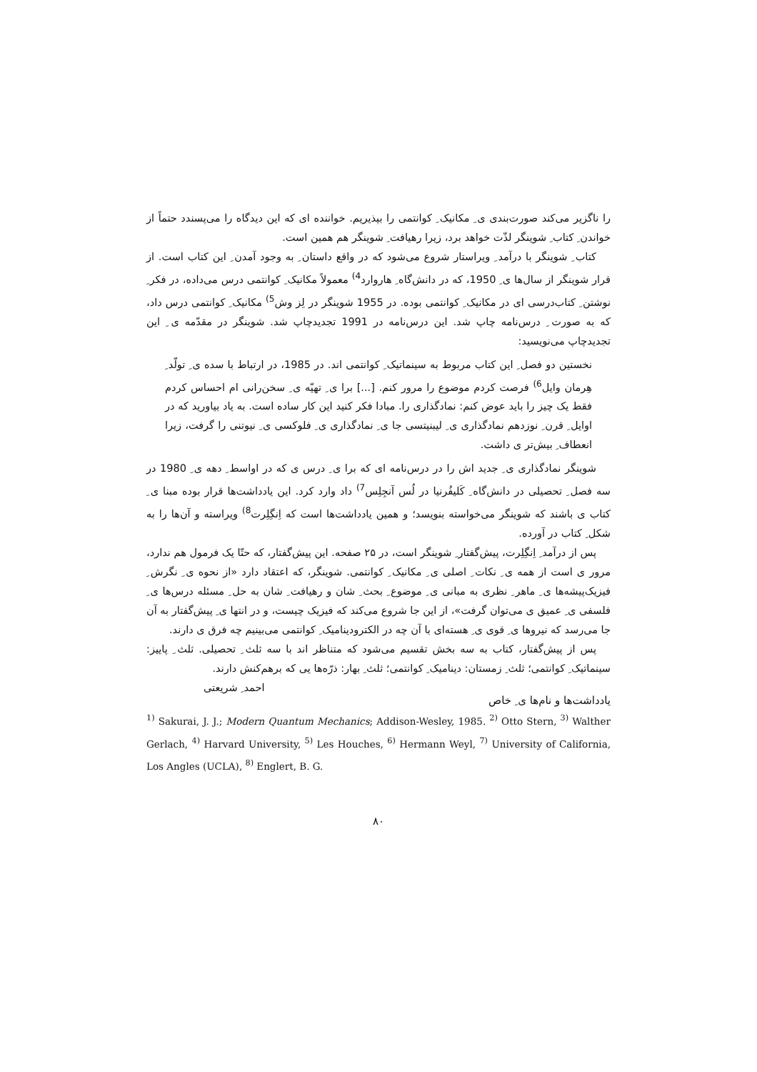را ناگزیر می‌کند صورت‌بندی ی ِ مکانیک ِ کوانتمی را بپذیریم. خواننده ای که این دیدگاه را می‌پسندد حتماً از خواندن ِ کتاب ِ شوینگر لذّت خواهد برد، زیرا رهیافت ِ شوینگر هم همین است.
کتاب ِ شوینگر با درآمد ِ ویراستار شروع می‌شود که در واقع داستان ِ به وجود آمدن ِ این کتاب است. از قرار شوینگر از سال‌ها ی ِ 1950، که در دانش‌گاه ِ هاروارد<sup>4)</sup> معمولاً مکانیک ِ کوانتمی درس می‌داده، در فکر ِ نوشتن ِ کتاب‌درسی ای در مکانیک ِ کوانتمی بوده. در 1955 شوینگر در لِز وش<sup>5)</sup> مکانیک ِ کوانتمی درس داد، که به صورت ِ درس‌نامه چاپ شد. این درس‌نامه در 1991 تجدیدچاپ شد. شوینگر در مقدّمه ی ِ این تجدیدچاپ می‌نویسید:
نخستین دو فصل ِ این کتاب مربوط به سینماتیک ِ کوانتمی اند. در 1985، در ارتباط با سده ی ِ تولّد ِ هِرمان وایل<sup>6)</sup> فرصت کردم موضوع را مرور کنم. [...] برا ی ِ تهیّه ی ِ سخن‌رانی ام احساس کردم فقط یک چیز را باید عوض کنم: نمادگذاری را. مبادا فکر کنید این کار ساده است. به یاد بیاورید که در اوایل ِ قرن ِ نوزدهم نمادگذاری ی ِ لیبنیتسی جا ی ِ نمادگذاری ی ِ فلوکسی ی ِ نیوتنی را گرفت، زیرا انعطاف ِ بیش‌تر ی داشت.
شوینگر نمادگذاری ی ِ جدید اش را در درس‌نامه ای که برا ی ِ درس ی که در اواسط ِ دهه ی ِ 1980 در سه فصل ِ تحصیلی در دانش‌گاه ِ کَلیفُرنیا در لُس آنجِلِس<sup>7)</sup> داد وارد کرد. این یادداشت‌ها قرار بوده مبنا ی ِ کتاب ی باشند که شوینگر می‌خواسته بنویسد؛ و همین یادداشت‌ها است که اِنگِلِرت<sup>8)</sup> ویراسته و آن‌ها را به شکل ِ کتاب در آورده.
پس از درآمد ِ اِنگِلِرت، پیش‌گفتار ِ شوینگر است، در ۲۵ صفحه. این پیش‌گفتار، که حتّا یک فرمول هم ندارد، مرور ی است از همه ی ِ نکات ِ اصلی ی ِ مکانیک ِ کوانتمی. شوینگر، که اعتقاد دارد «از نحوه ی ِ نگرش ِ فیزیک‌پیشه‌ها ی ِ ماهر ِ نظری به مبانی ی ِ موضوع ِ بحث ِ شان و رهیافت ِ شان به حل ِ مسئله درس‌ها ی ِ فلسفی ی ِ عمیق ی می‌توان گرفت»، از این جا شروع می‌کند که فیزیک چیست، و در انتها ی ِ پیش‌گفتار به آن جا می‌رسد که نیروها ی ِ قوی ی ِ هسته‌ای با آن چه در الکترودینامیک ِ کوانتمی می‌بینیم چه فرق ی دارند.
پس از پیش‌گفتار، کتاب به سه بخش تقسیم می‌شود که متناظر اند با سه ثلث ِ تحصیلی. ثلث ِ پاییز: سینماتیک ِ کوانتمی؛ ثلث ِ زمستان: دینامیک ِ کوانتمی؛ ثلث ِ بهار: ذرّه‌ها یی که برهم‌کنش دارند. احمد ِ شریعتی
یادداشت‌ها و نام‌ها ی ِ خاص
<sup>1)</sup> Sakurai, J. J.; Modern Quantum Mechanics; Addison-Wesley, 1985. <sup>2)</sup> Otto Stern, <sup>3)</sup> Walther Gerlach, <sup>4)</sup> Harvard University, <sup>5)</sup> Les Houches, <sup>6)</sup> Hermann Weyl, <sup>7)</sup> University of California, Los Angles (UCLA), <sup>8)</sup> Englert, B. G.
۸۰